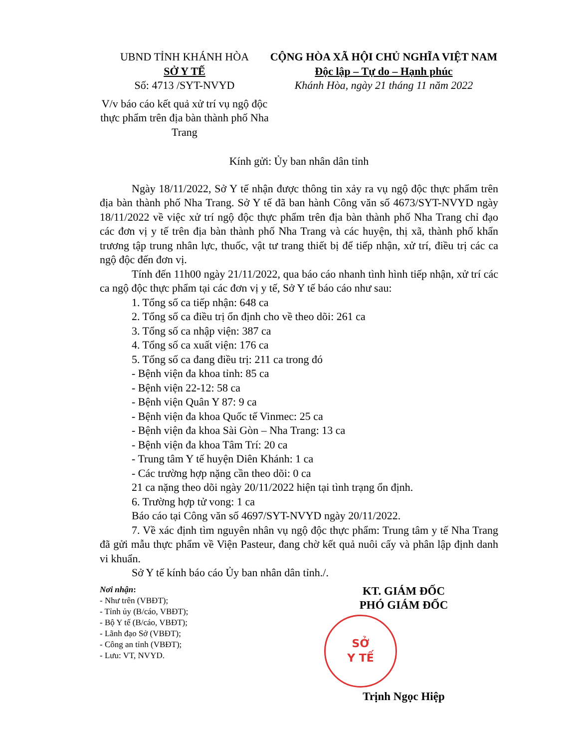UBND TỈNH KHÁNH HÒA
SỞ Y TẾ
Số: 4713 /SYT-NVYD
V/v báo cáo kết quả xử trí vụ ngộ độc thực phẩm trên địa bàn thành phố Nha Trang
CỘNG HÒA XÃ HỘI CHỦ NGHĨA VIỆT NAM
Độc lập – Tự do – Hạnh phúc
Khánh Hòa, ngày 21 tháng 11 năm 2022
Kính gửi: Ủy ban nhân dân tỉnh
Ngày 18/11/2022, Sở Y tế nhận được thông tin xảy ra vụ ngộ độc thực phẩm trên địa bàn thành phố Nha Trang. Sở Y tế đã ban hành Công văn số 4673/SYT-NVYD ngày 18/11/2022 về việc xử trí ngộ độc thực phẩm trên địa bàn thành phố Nha Trang chỉ đạo các đơn vị y tế trên địa bàn thành phố Nha Trang và các huyện, thị xã, thành phố khẩn trương tập trung nhân lực, thuốc, vật tư trang thiết bị để tiếp nhận, xử trí, điều trị các ca ngộ độc đến đơn vị.
Tính đến 11h00 ngày 21/11/2022, qua báo cáo nhanh tình hình tiếp nhận, xử trí các ca ngộ độc thực phẩm tại các đơn vị y tế, Sở Y tế báo cáo như sau:
1. Tổng số ca tiếp nhận: 648 ca
2. Tổng số ca điều trị ổn định cho về theo dõi: 261 ca
3. Tổng số ca nhập viện: 387 ca
4. Tổng số ca xuất viện: 176 ca
5. Tổng số ca đang điều trị: 211 ca trong đó
- Bệnh viện đa khoa tỉnh: 85 ca
- Bệnh viện 22-12: 58 ca
- Bệnh viện Quân Y 87: 9 ca
- Bệnh viện đa khoa Quốc tế Vinmec: 25 ca
- Bệnh viện đa khoa Sài Gòn – Nha Trang: 13 ca
- Bệnh viện đa khoa Tâm Trí: 20 ca
- Trung tâm Y tế huyện Diên Khánh: 1 ca
- Các trường hợp nặng cần theo dõi: 0 ca
21 ca nặng theo dõi ngày 20/11/2022 hiện tại tình trạng ổn định.
6. Trường hợp tử vong: 1 ca
Báo cáo tại Công văn số 4697/SYT-NVYD ngày 20/11/2022.
7. Về xác định tìm nguyên nhân vụ ngộ độc thực phẩm: Trung tâm y tế Nha Trang đã gửi mẫu thực phẩm về Viện Pasteur, đang chờ kết quả nuôi cấy và phân lập định danh vi khuẩn.
Sở Y tế kính báo cáo Ủy ban nhân dân tỉnh./.
Nơi nhận:
- Như trên (VBĐT);
- Tỉnh ủy (B/cáo, VBĐT);
- Bộ Y tế (B/cáo, VBĐT);
- Lãnh đạo Sở (VBĐT);
- Công an tỉnh (VBĐT);
- Lưu: VT, NVYD.
KT. GIÁM ĐỐC
PHÓ GIÁM ĐỐC
SỞ
Y TẾ
Trịnh Ngọc Hiệp